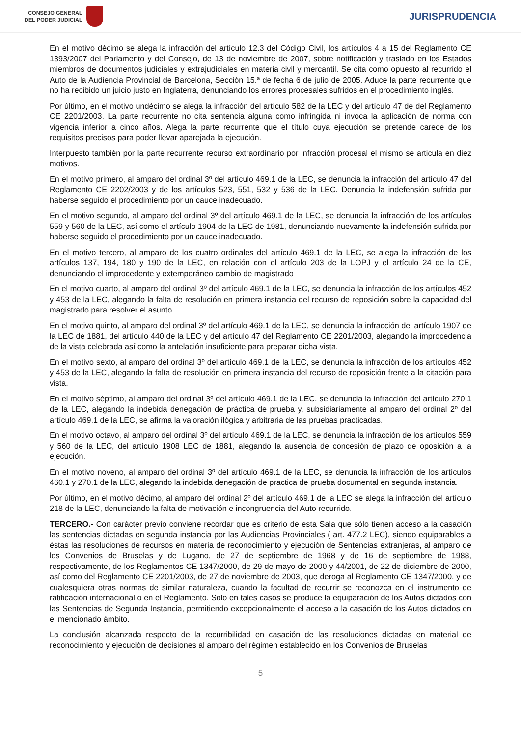CONSEJO GENERAL
DEL PODER JUDICIAL
JURISPRUDENCIA
En el motivo décimo se alega la infracción del artículo 12.3 del Código Civil, los artículos 4 a 15 del Reglamento CE 1393/2007 del Parlamento y del Consejo, de 13 de noviembre de 2007, sobre notificación y traslado en los Estados miembros de documentos judiciales y extrajudiciales en materia civil y mercantil. Se cita como opuesto al recurrido el Auto de la Audiencia Provincial de Barcelona, Sección 15.ª de fecha 6 de julio de 2005. Aduce la parte recurrente que no ha recibido un juicio justo en Inglaterra, denunciando los errores procesales sufridos en el procedimiento inglés.
Por último, en el motivo undécimo se alega la infracción del artículo 582 de la LEC y del artículo 47 de del Reglamento CE 2201/2003. La parte recurrente no cita sentencia alguna como infringida ni invoca la aplicación de norma con vigencia inferior a cinco años. Alega la parte recurrente que el título cuya ejecución se pretende carece de los requisitos precisos para poder llevar aparejada la ejecución.
Interpuesto también por la parte recurrente recurso extraordinario por infracción procesal el mismo se articula en diez motivos.
En el motivo primero, al amparo del ordinal 3º del artículo 469.1 de la LEC, se denuncia la infracción del artículo 47 del Reglamento CE 2202/2003 y de los artículos 523, 551, 532 y 536 de la LEC. Denuncia la indefensión sufrida por haberse seguido el procedimiento por un cauce inadecuado.
En el motivo segundo, al amparo del ordinal 3º del artículo 469.1 de la LEC, se denuncia la infracción de los artículos 559 y 560 de la LEC, así como el artículo 1904 de la LEC de 1981, denunciando nuevamente la indefensión sufrida por haberse seguido el procedimiento por un cauce inadecuado.
En el motivo tercero, al amparo de los cuatro ordinales del artículo 469.1 de la LEC, se alega la infracción de los artículos 137, 194, 180 y 190 de la LEC, en relación con el artículo 203 de la LOPJ y el artículo 24 de la CE, denunciando el improcedente y extemporáneo cambio de magistrado
En el motivo cuarto, al amparo del ordinal 3º del artículo 469.1 de la LEC, se denuncia la infracción de los artículos 452 y 453 de la LEC, alegando la falta de resolución en primera instancia del recurso de reposición sobre la capacidad del magistrado para resolver el asunto.
En el motivo quinto, al amparo del ordinal 3º del artículo 469.1 de la LEC, se denuncia la infracción del artículo 1907 de la LEC de 1881, del artículo 440 de la LEC y del artículo 47 del Reglamento CE 2201/2003, alegando la improcedencia de la vista celebrada así como la antelación insuficiente para preparar dicha vista.
En el motivo sexto, al amparo del ordinal 3º del artículo 469.1 de la LEC, se denuncia la infracción de los artículos 452 y 453 de la LEC, alegando la falta de resolución en primera instancia del recurso de reposición frente a la citación para vista.
En el motivo séptimo, al amparo del ordinal 3º del artículo 469.1 de la LEC, se denuncia la infracción del artículo 270.1 de la LEC, alegando la indebida denegación de práctica de prueba y, subsidiariamente al amparo del ordinal 2º del artículo 469.1 de la LEC, se afirma la valoración ilógica y arbitraria de las pruebas practicadas.
En el motivo octavo, al amparo del ordinal 3º del artículo 469.1 de la LEC, se denuncia la infracción de los artículos 559 y 560 de la LEC, del artículo 1908 LEC de 1881, alegando la ausencia de concesión de plazo de oposición a la ejecución.
En el motivo noveno, al amparo del ordinal 3º del artículo 469.1 de la LEC, se denuncia la infracción de los artículos 460.1 y 270.1 de la LEC, alegando la indebida denegación de practica de prueba documental en segunda instancia.
Por último, en el motivo décimo, al amparo del ordinal 2º del artículo 469.1 de la LEC se alega la infracción del artículo 218 de la LEC, denunciando la falta de motivación e incongruencia del Auto recurrido.
TERCERO.- Con carácter previo conviene recordar que es criterio de esta Sala que sólo tienen acceso a la casación las sentencias dictadas en segunda instancia por las Audiencias Provinciales ( art. 477.2 LEC), siendo equiparables a éstas las resoluciones de recursos en materia de reconocimiento y ejecución de Sentencias extranjeras, al amparo de los Convenios de Bruselas y de Lugano, de 27 de septiembre de 1968 y de 16 de septiembre de 1988, respectivamente, de los Reglamentos CE 1347/2000, de 29 de mayo de 2000 y 44/2001, de 22 de diciembre de 2000, así como del Reglamento CE 2201/2003, de 27 de noviembre de 2003, que deroga al Reglamento CE 1347/2000, y de cualesquiera otras normas de similar naturaleza, cuando la facultad de recurrir se reconozca en el instrumento de ratificación internacional o en el Reglamento. Solo en tales casos se produce la equiparación de los Autos dictados con las Sentencias de Segunda Instancia, permitiendo excepcionalmente el acceso a la casación de los Autos dictados en el mencionado ámbito.
La conclusión alcanzada respecto de la recurribilidad en casación de las resoluciones dictadas en material de reconocimiento y ejecución de decisiones al amparo del régimen establecido en los Convenios de Bruselas
5